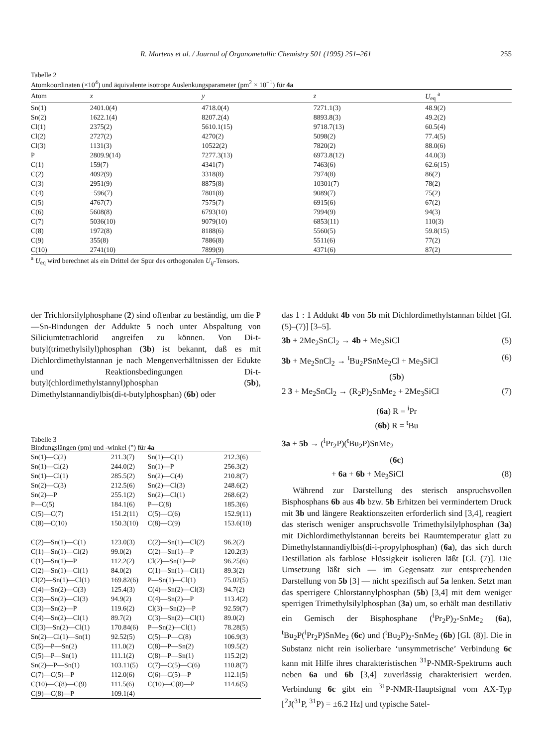R. Martens et al. / Journal of Organometallic Chemistry 501 (1995) 251–261 255
Tabelle 2
Atomkoordinaten (×10<sup>4</sup>) und äquivalente isotrope Auslenkungsparameter (pm<sup>2</sup> × 10<sup>−1</sup>) für 4a
| Atom | x | y | z | U<sub>eq</sub> <sup>a</sup> |
| --- | --- | --- | --- | --- |
| Sn(1) | 2401.0(4) | 4718.0(4) | 7271.1(3) | 48.9(2) |
| Sn(2) | 1622.1(4) | 8207.2(4) | 8893.8(3) | 49.2(2) |
| Cl(1) | 2375(2) | 5610.1(15) | 9718.7(13) | 60.5(4) |
| Cl(2) | 2727(2) | 4270(2) | 5098(2) | 77.4(5) |
| Cl(3) | 1131(3) | 10522(2) | 7820(2) | 88.0(6) |
| P | 2809.9(14) | 7277.3(13) | 6973.8(12) | 44.0(3) |
| C(1) | 159(7) | 4341(7) | 7463(6) | 62.6(15) |
| C(2) | 4092(9) | 3318(8) | 7974(8) | 86(2) |
| C(3) | 2951(9) | 8875(8) | 10301(7) | 78(2) |
| C(4) | −596(7) | 7801(8) | 9089(7) | 75(2) |
| C(5) | 4767(7) | 7575(7) | 6915(6) | 67(2) |
| C(6) | 5608(8) | 6793(10) | 7994(9) | 94(3) |
| C(7) | 5036(10) | 9079(10) | 6853(11) | 110(3) |
| C(8) | 1972(8) | 8188(6) | 5560(5) | 59.8(15) |
| C(9) | 355(8) | 7886(8) | 5511(6) | 77(2) |
| C(10) | 2741(10) | 7899(9) | 4371(6) | 87(2) |
<sup>a</sup> U<sub>eq</sub> wird berechnet als ein Drittel der Spur des orthogonalen U<sub>ij</sub>-Tensors.
der Trichlorsilylphosphane (2) sind offenbar zu beständig, um die P—Sn-Bindungen der Addukte 5 noch unter Abspaltung von Siliciumtetrachlorid angreifen zu können. Von Di-t-butyl(trimethylsilyl)phosphan (3b) ist bekannt, daß es mit Dichlordimethylstannan je nach Mengenverhältnissen der Edukte und Reaktionsbedingungen Di-t-butyl(chlordimethylstannyl)phosphan (5b), Dimethylstannandiylbis(di-t-butylphosphan) (6b) oder
Tabelle 3
Bindungslängen (pm) und -winkel (°) für 4a
| Sn(1)—C(2) | 211.3(7) | Sn(1)—C(1) | 212.3(6) |
| Sn(1)—Cl(2) | 244.0(2) | Sn(1)—P | 256.3(2) |
| Sn(1)—Cl(1) | 285.5(2) | Sn(2)—C(4) | 210.8(7) |
| Sn(2)—C(3) | 212.5(6) | Sn(2)—Cl(3) | 248.6(2) |
| Sn(2)—P | 255.1(2) | Sn(2)—Cl(1) | 268.6(2) |
| P—C(5) | 184.1(6) | P—C(8) | 185.3(6) |
| C(5)—C(7) | 151.2(11) | C(5)—C(6) | 152.9(11) |
| C(8)—C(10) | 150.3(10) | C(8)—C(9) | 153.6(10) |
| C(2)—Sn(1)—C(1) | 123.0(3) | C(2)—Sn(1)—Cl(2) | 96.2(2) |
| C(1)—Sn(1)—Cl(2) | 99.0(2) | C(2)—Sn(1)—P | 120.2(3) |
| C(1)—Sn(1)—P | 112.2(2) | Cl(2)—Sn(1)—P | 96.25(6) |
| C(2)—Sn(1)—Cl(1) | 84.0(2) | C(1)—Sn(1)—Cl(1) | 89.3(2) |
| Cl(2)—Sn(1)—Cl(1) | 169.82(6) | P—Sn(1)—Cl(1) | 75.02(5) |
| C(4)—Sn(2)—C(3) | 125.4(3) | C(4)—Sn(2)—Cl(3) | 94.7(2) |
| C(3)—Sn(2)—Cl(3) | 94.9(2) | C(4)—Sn(2)—P | 113.4(2) |
| C(3)—Sn(2)—P | 119.6(2) | Cl(3)—Sn(2)—P | 92.59(7) |
| C(4)—Sn(2)—Cl(1) | 89.7(2) | C(3)—Sn(2)—Cl(1) | 89.0(2) |
| Cl(3)—Sn(2)—Cl(1) | 170.84(6) | P—Sn(2)—Cl(1) | 78.28(5) |
| Sn(2)—Cl(1)—Sn(1) | 92.52(5) | C(5)—P—C(8) | 106.9(3) |
| C(5)—P—Sn(2) | 111.0(2) | C(8)—P—Sn(2) | 109.5(2) |
| C(5)—P—Sn(1) | 111.1(2) | C(8)—P—Sn(1) | 115.2(2) |
| Sn(2)—P—Sn(1) | 103.11(5) | C(7)—C(5)—C(6) | 110.8(7) |
| C(7)—C(5)—P | 112.0(6) | C(6)—C(5)—P | 112.1(5) |
| C(10)—C(8)—C(9) | 111.5(6) | C(10)—C(8)—P | 114.6(5) |
| C(9)—C(8)—P | 109.1(4) | | |
das 1 : 1 Addukt 4b von 5b mit Dichlordimethylstannan bildet [Gl. (5)–(7)] [3–5].
3b + 2Me<sub>2</sub>SnCl<sub>2</sub> → 4b + Me<sub>3</sub>SiCl (5)
3b + Me<sub>2</sub>SnCl<sub>2</sub> → <sup>t</sup>Bu<sub>2</sub>PSnMe<sub>2</sub>Cl + Me<sub>3</sub>SiCl (6)
(5b)
2 3 + Me<sub>2</sub>SnCl<sub>2</sub> → (R<sub>2</sub>P)<sub>2</sub>SnMe<sub>2</sub> + 2Me<sub>3</sub>SiCl (7)
(6a) R = <sup>i</sup>Pr
(6b) R = <sup>t</sup>Bu
3a + 5b → (<sup>i</sup>Pr<sub>2</sub>P)(<sup>t</sup>Bu<sub>2</sub>P)SnMe<sub>2</sub>
(6c)
+ 6a + 6b + Me<sub>3</sub>SiCl (8)
Während zur Darstellung des sterisch anspruchsvollen Bisphosphans 6b aus 4b bzw. 5b Erhitzen bei vermindertem Druck mit 3b und längere Reaktionszeiten erforderlich sind [3,4], reagiert das sterisch weniger anspruchsvolle Trimethylsilylphosphan (3a) mit Dichlordimethylstannan bereits bei Raumtemperatur glatt zu Dimethylstannandiylbis(di-i-propylphosphan) (6a), das sich durch Destillation als farblose Flüssigkeit isolieren läßt [Gl. (7)]. Die Umsetzung läßt sich — im Gegensatz zur entsprechenden Darstellung von 5b [3] — nicht spezifisch auf 5a lenken. Setzt man das sperrigere Chlorstannylphosphan (5b) [3,4] mit dem weniger sperrigen Trimethylsilylphosphan (3a) um, so erhält man destillativ ein Gemisch der Bisphosphane (<sup>i</sup>Pr<sub>2</sub>P)<sub>2</sub>-SnMe<sub>2</sub> (6a), <sup>t</sup>Bu<sub>2</sub>P(<sup>i</sup>Pr<sub>2</sub>P)SnMe<sub>2</sub> (6c) und (<sup>t</sup>Bu<sub>2</sub>P)<sub>2</sub>-SnMe<sub>2</sub> (6b) [Gl. (8)]. Die in Substanz nicht rein isolierbare ‘unsymmetrische’ Verbindung 6c kann mit Hilfe ihres charakteristischen <sup>31</sup>P-NMR-Spektrums auch neben 6a und 6b [3,4] zuverlässig charakterisiert werden. Verbindung 6c gibt ein <sup>31</sup>P-NMR-Hauptsignal vom AX-Typ [<sup>2</sup>J(<sup>31</sup>P, <sup>31</sup>P) = ±6.2 Hz] und typische Satel-